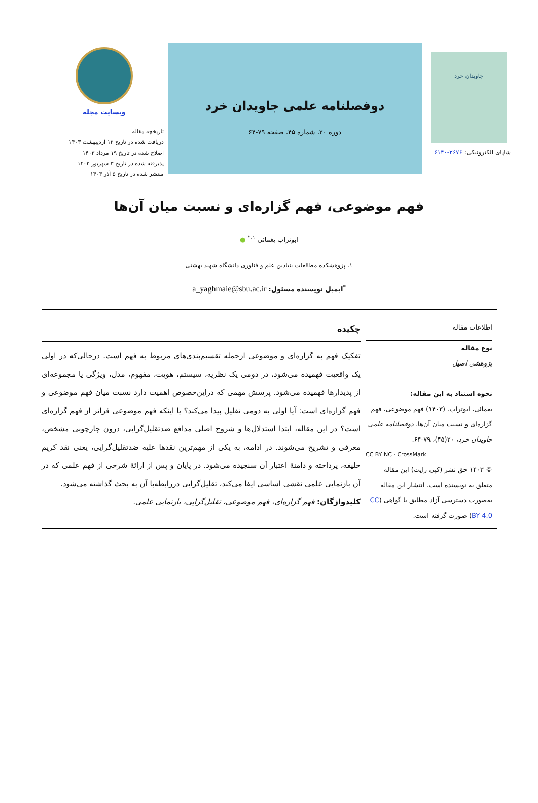جاویدان خرد
شاپای الکترونیکی: ۲۶۷۶-۶۱۴۰
دوفصلنامه علمی جاویدان خرد
دوره ۲۰، شماره ۴۵، صفحه ۷۹-۶۴
وبسایت مجله
تاریخچه مقاله
دریافت شده در تاریخ ۱۲ اردیبهشت ۱۴۰۳
اصلاح شده در تاریخ ۱۹ مرداد ۱۴۰۳
پذیرفته شده در تاریخ ۳ شهریور ۱۴۰۳
منتشر شده در تاریخ ۵ آذر ۱۴۰۳
فهم موضوعی، فهم گزاره‌ای و نسبت میان آن‌ها
ابوتراب یغمائی <sup>۱،*</sup> ●
۱. پژوهشکده مطالعات بنیادین علم و فناوری دانشگاه شهید بهشتی
<sup>*</sup> ایمیل نویسنده مسئول: a_yaghmaie@sbu.ac.ir
اطلاعات مقاله
نوع مقاله
پژوهشی اصیل
نحوه استناد به این مقاله:
یغمائی، ابوتراب. (۱۴۰۳) فهم موضوعی، فهم گزاره‌ای و نسبت میان آن‌ها. دوفصلنامه علمی جاویدان خرد، ۲۰(۴۵)، ۷۹-۶۴.
CC BY NC · CrossMark
© ۱۴۰۳ حق نشر (کپی رایت) این مقاله متعلق به نویسنده است. انتشار این مقاله به‌صورت دسترسی آزاد مطابق با گواهی (CC BY 4.0) صورت گرفته است.
چکیده
تفکیک فهم به گزاره‌ای و موضوعی ازجمله تقسیم‌بندی‌های مربوط به فهم است. درحالی‌که در اولی یک واقعیت فهمیده می‌شود، در دومی یک نظریه، سیستم، هویت، مفهوم، مدل، ویژگی یا مجموعه‌ای از پدیدارها فهمیده می‌شود. پرسش مهمی که دراین‌خصوص اهمیت دارد نسبت میان فهم موضوعی و فهم گزاره‌ای است: آیا اولی به دومی تقلیل پیدا می‌کند؟ یا اینکه فهم موضوعی فراتر از فهم گزاره‌ای است؟ در این مقاله، ابتدا استدلال‌ها و شروح اصلی مدافع ضدتقلیل‌گرایی، درون چارچوبی مشخص، معرفی و تشریح می‌شوند. در ادامه، به یکی از مهم‌ترین نقدها علیه ضدتقلیل‌گرایی، یعنی نقد کریم خلیفه، پرداخته و دامنهٔ اعتبار آن سنجیده می‌شود. در پایان و پس از ارائهٔ شرحی از فهم علمی که در آن بازنمایی علمی نقشی اساسی ایفا می‌کند، تقلیل‌گرایی دررابطه‌با آن به بحث گذاشته می‌شود.
کلیدواژگان: فهم گزاره‌ای، فهم موضوعی، تقلیل‌گرایی، بازنمایی علمی.